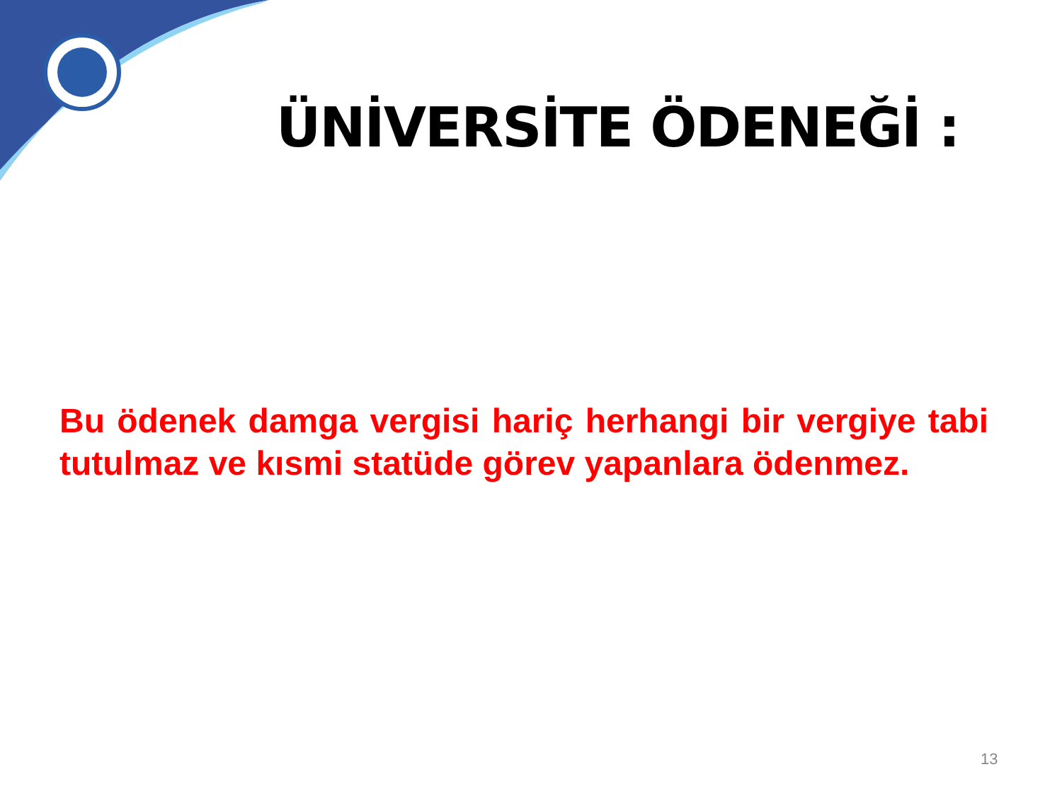ÜNİVERSİTE ÖDENEĞİ :
Bu ödenek damga vergisi hariç herhangi bir vergiye tabi tutulmaz ve kısmi statüde görev yapanlara ödenmez.
13